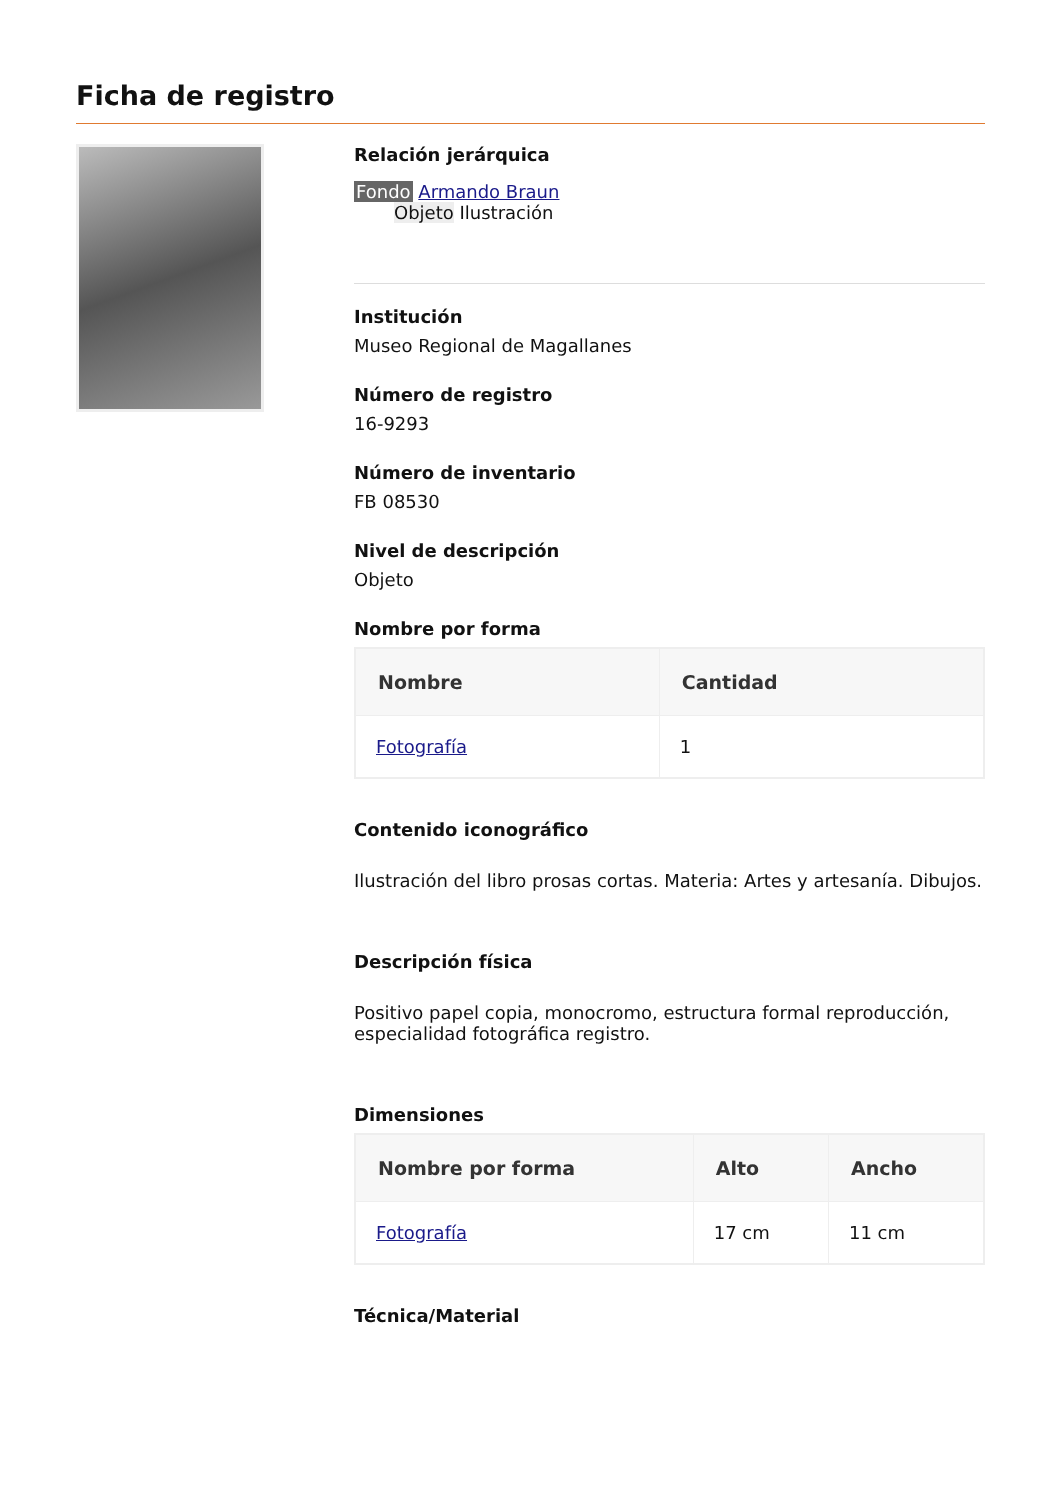Ficha de registro
Relación jerárquica
Fondo Armando Braun
Objeto Ilustración
Institución
Museo Regional de Magallanes
Número de registro
16-9293
Número de inventario
FB 08530
Nivel de descripción
Objeto
Nombre por forma
| Nombre | Cantidad |
| --- | --- |
| Fotografía | 1 |
Contenido iconográfico
Ilustración del libro prosas cortas. Materia: Artes y artesanía. Dibujos.
Descripción física
Positivo papel copia, monocromo, estructura formal reproducción, especialidad fotográfica registro.
Dimensiones
| Nombre por forma | Alto | Ancho |
| --- | --- | --- |
| Fotografía | 17 cm | 11 cm |
Técnica/Material